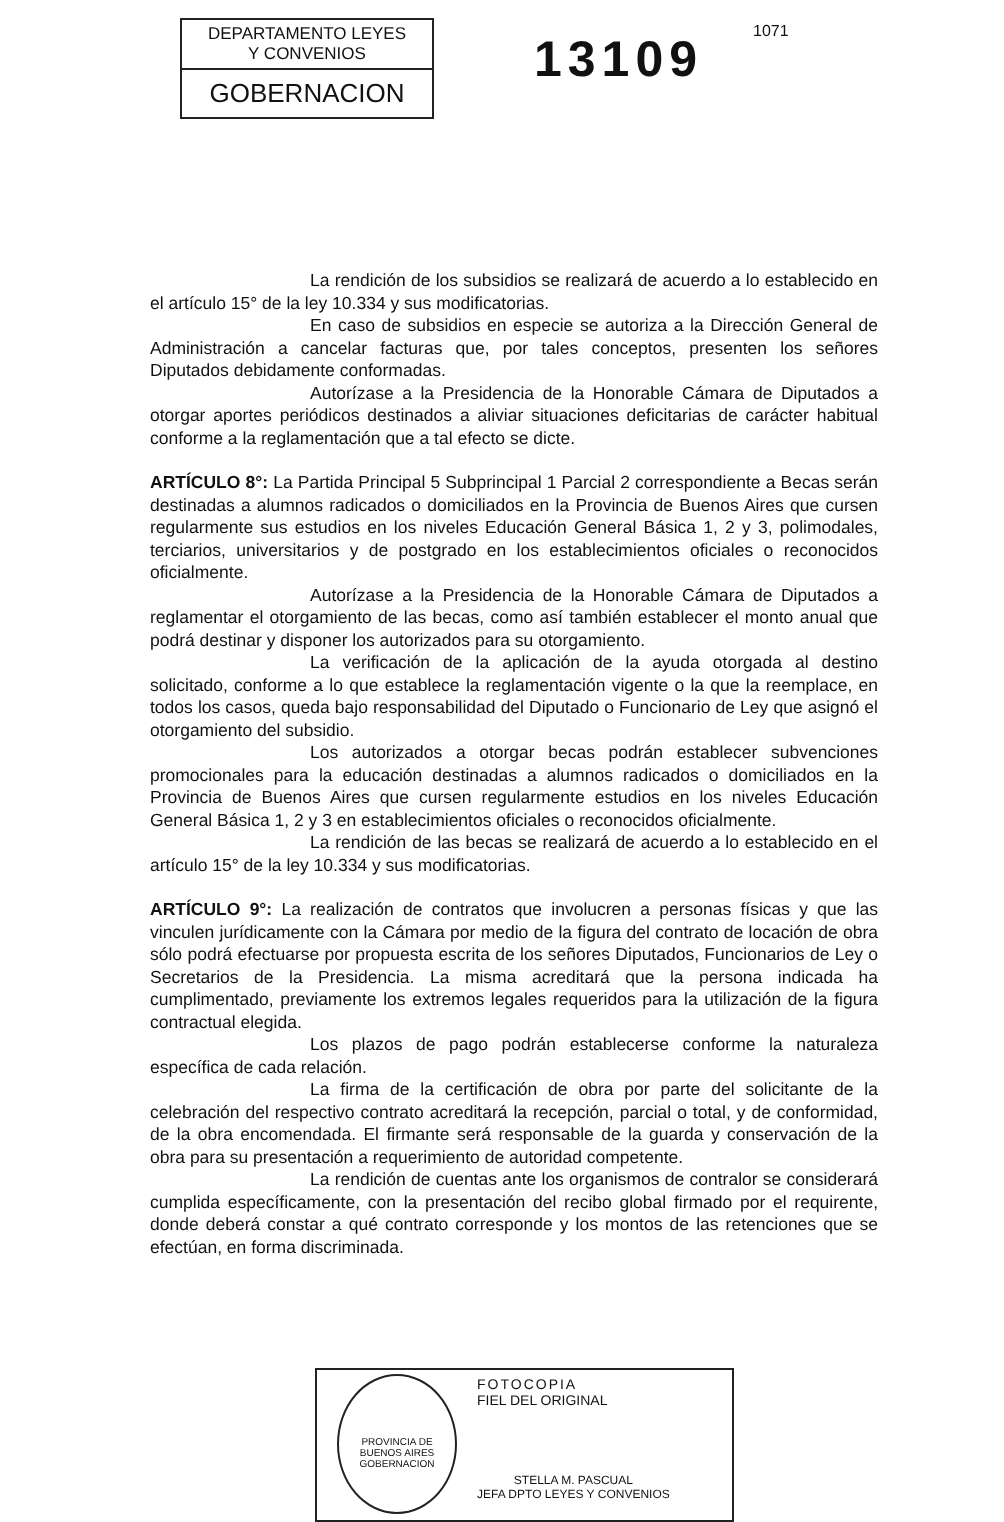DEPARTAMENTO LEYES
Y CONVENIOS
GOBERNACION
13109
1071
La rendición de los subsidios se realizará de acuerdo a lo establecido en el artículo 15° de la ley 10.334 y sus modificatorias.
En caso de subsidios en especie se autoriza a la Dirección General de Administración a cancelar facturas que, por tales conceptos, presenten los señores Diputados debidamente conformadas.
Autorízase a la Presidencia de la Honorable Cámara de Diputados a otorgar aportes periódicos destinados a aliviar situaciones deficitarias de carácter habitual conforme a la reglamentación que a tal efecto se dicte.
ARTÍCULO 8°: La Partida Principal 5 Subprincipal 1 Parcial 2 correspondiente a Becas serán destinadas a alumnos radicados o domiciliados en la Provincia de Buenos Aires que cursen regularmente sus estudios en los niveles Educación General Básica 1, 2 y 3, polimodales, terciarios, universitarios y de postgrado en los establecimientos oficiales o reconocidos oficialmente.
Autorízase a la Presidencia de la Honorable Cámara de Diputados a reglamentar el otorgamiento de las becas, como así también establecer el monto anual que podrá destinar y disponer los autorizados para su otorgamiento.
La verificación de la aplicación de la ayuda otorgada al destino solicitado, conforme a lo que establece la reglamentación vigente o la que la reemplace, en todos los casos, queda bajo responsabilidad del Diputado o Funcionario de Ley que asignó el otorgamiento del subsidio.
Los autorizados a otorgar becas podrán establecer subvenciones promocionales para la educación destinadas a alumnos radicados o domiciliados en la Provincia de Buenos Aires que cursen regularmente estudios en los niveles Educación General Básica 1, 2 y 3 en establecimientos oficiales o reconocidos oficialmente.
La rendición de las becas se realizará de acuerdo a lo establecido en el artículo 15° de la ley 10.334 y sus modificatorias.
ARTÍCULO 9°: La realización de contratos que involucren a personas físicas y que las vinculen jurídicamente con la Cámara por medio de la figura del contrato de locación de obra sólo podrá efectuarse por propuesta escrita de los señores Diputados, Funcionarios de Ley o Secretarios de la Presidencia. La misma acreditará que la persona indicada ha cumplimentado, previamente los extremos legales requeridos para la utilización de la figura contractual elegida.
Los plazos de pago podrán establecerse conforme la naturaleza específica de cada relación.
La firma de la certificación de obra por parte del solicitante de la celebración del respectivo contrato acreditará la recepción, parcial o total, y de conformidad, de la obra encomendada. El firmante será responsable de la guarda y conservación de la obra para su presentación a requerimiento de autoridad competente.
La rendición de cuentas ante los organismos de contralor se considerará cumplida específicamente, con la presentación del recibo global firmado por el requirente, donde deberá constar a qué contrato corresponde y los montos de las retenciones que se efectúan, en forma discriminada.
PROVINCIA DE BUENOS AIRES
GOBERNACION
FOTOCOPIA
FIEL DEL ORIGINAL
STELLA M. PASCUAL
JEFA DPTO LEYES Y CONVENIOS